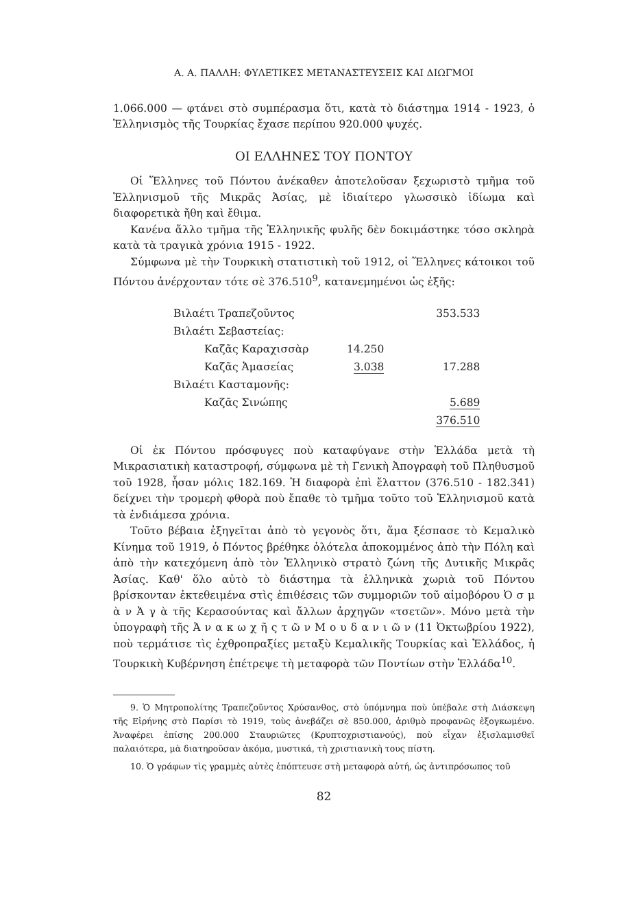Α. Α. ΠΑΛΛΗ: ΦΥΛΕΤΙΚΕΣ ΜΕΤΑΝΑΣΤΕΥΣΕΙΣ ΚΑΙ ΔΙΩΓΜΟΙ
1.066.000 — φτάνει στὸ συμπέρασμα ὅτι, κατὰ τὸ διάστημα 1914 - 1923, ὁ Ἑλληνισμὸς τῆς Τουρκίας ἔχασε περίπου 920.000 ψυχές.
ΟΙ ΕΛΛΗΝΕΣ ΤΟΥ ΠΟΝΤΟΥ
Οἱ Ἕλληνες τοῦ Πόντου ἀνέκαθεν ἀποτελοῦσαν ξεχωριστὸ τμῆμα τοῦ Ἑλληνισμοῦ τῆς Μικρᾶς Ἀσίας, μὲ ἰδιαίτερο γλωσσικὸ ἰδίωμα καὶ διαφορετικὰ ἤθη καὶ ἔθιμα.
Κανένα ἄλλο τμῆμα τῆς Ἑλληνικῆς φυλῆς δὲν δοκιμάστηκε τόσο σκληρὰ κατὰ τὰ τραγικὰ χρόνια 1915 - 1922.
Σύμφωνα μὲ τὴν Τουρκικὴ στατιστικὴ τοῦ 1912, οἱ Ἕλληνες κάτοικοι τοῦ Πόντου ἀνέρχονταν τότε σὲ 376.510<sup>9</sup>, κατανεμημένοι ὡς ἑξῆς:
| Βιλαέτι Τραπεζοῦντος | | | 353.533 |
| Βιλαέτι Σεβαστείας: | | | |
| | Καζᾶς Καραχισσὰρ | 14.250 | |
| | Καζᾶς Ἀμασείας | 3.038 | 17.288 |
| Βιλαέτι Κασταμονῆς: | | | |
| | Καζᾶς Σινώπης | | 5.689 |
| | | | 376.510 |
Οἱ ἐκ Πόντου πρόσφυγες ποὺ καταφύγανε στὴν Ἑλλάδα μετὰ τὴ Μικρασιατικὴ καταστροφή, σύμφωνα μὲ τὴ Γενικὴ Ἀπογραφὴ τοῦ Πληθυσμοῦ τοῦ 1928, ἦσαν μόλις 182.169. Ἡ διαφορὰ ἐπὶ ἔλαττον (376.510 - 182.341) δείχνει τὴν τρομερὴ φθορὰ ποὺ ἔπαθε τὸ τμῆμα τοῦτο τοῦ Ἑλληνισμοῦ κατὰ τὰ ἐνδιάμεσα χρόνια.
Τοῦτο βέβαια ἐξηγεῖται ἀπὸ τὸ γεγονὸς ὅτι, ἅμα ξέσπασε τὸ Κεμαλικὸ Κίνημα τοῦ 1919, ὁ Πόντος βρέθηκε ὁλότελα ἀποκομμένος ἀπὸ τὴν Πόλη καὶ ἀπὸ τὴν κατεχόμενη ἀπὸ τὸν Ἑλληνικὸ στρατὸ ζώνη τῆς Δυτικῆς Μικρᾶς Ἀσίας. Καθ' ὅλο αὐτὸ τὸ διάστημα τὰ ἑλληνικὰ χωριὰ τοῦ Πόντου βρίσκονταν ἐκτεθειμένα στὶς ἐπιθέσεις τῶν συμμοριῶν τοῦ αἱμοβόρου Ὀ σ μ ὰ ν Ἀ γ ὰ τῆς Κερασούντας καὶ ἄλλων ἀρχηγῶν «τσετῶν». Μόνο μετὰ τὴν ὑπογραφὴ τῆς Ἀ ν α κ ω χ ῆ ς τ ῶ ν Μ ο υ δ α ν ι ῶ ν (11 Ὀκτωβρίου 1922), ποὺ τερμάτισε τὶς ἐχθροπραξίες μεταξὺ Κεμαλικῆς Τουρκίας καὶ Ἑλλάδος, ἡ Τουρκικὴ Κυβέρνηση ἐπέτρεψε τὴ μεταφορὰ τῶν Ποντίων στὴν Ἑλλάδα<sup>10</sup>.
9. Ὁ Μητροπολίτης Τραπεζοῦντος Χρύσανθος, στὸ ὑπόμνημα ποὺ ὑπέβαλε στὴ Διάσκεψη τῆς Εἰρήνης στὸ Παρίσι τὸ 1919, τοὺς ἀνεβάζει σὲ 850.000, ἀριθμὸ προφανῶς ἐξογκωμένο. Ἀναφέρει ἐπίσης 200.000 Σταυριῶτες (Κρυπτοχριστιανούς), ποὺ εἶχαν ἐξισλαμισθεῖ παλαιότερα, μὰ διατηροῦσαν ἀκόμα, μυστικά, τὴ χριστιανικὴ τους πίστη.
10. Ὁ γράφων τὶς γραμμὲς αὐτὲς ἐπόπτευσε στὴ μεταφορὰ αὐτή, ὡς ἀντιπρόσωπος τοῦ
82